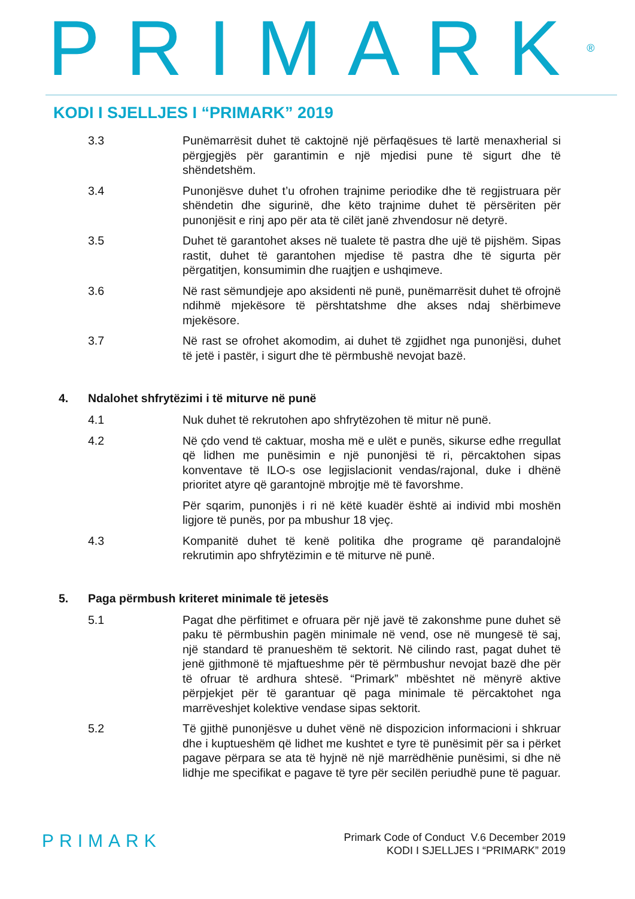PRIMARK<sup>®</sup>
KODI I SJELLJES I “PRIMARK” 2019
3.3 Punëmarrësit duhet të caktojnë një përfaqësues të lartë menaxherial si përgjegjës për garantimin e një mjedisi pune të sigurt dhe të shëndetshëm.
3.4 Punonjësve duhet t’u ofrohen trajnime periodike dhe të regjistruara për shëndetin dhe sigurinë, dhe këto trajnime duhet të përsëriten për punonjësit e rinj apo për ata të cilët janë zhvendosur në detyrë.
3.5 Duhet të garantohet akses në tualete të pastra dhe ujë të pijshëm. Sipas rastit, duhet të garantohen mjedise të pastra dhe të sigurta për përgatitjen, konsumimin dhe ruajtjen e ushqimeve.
3.6 Në rast sëmundjeje apo aksidenti në punë, punëmarrësit duhet të ofrojnë ndihmë mjekësore të përshtatshme dhe akses ndaj shërbimeve mjekësore.
3.7 Në rast se ofrohet akomodim, ai duhet të zgjidhet nga punonjësi, duhet të jetë i pastër, i sigurt dhe të përmbushë nevojat bazë.
4. Ndalohet shfrytëzimi i të miturve në punë
4.1 Nuk duhet të rekrutohen apo shfrytëzohen të mitur në punë.
4.2 Në çdo vend të caktuar, mosha më e ulët e punës, sikurse edhe rregullat që lidhen me punësimin e një punonjësi të ri, përcaktohen sipas konventave të ILO-s ose legjislacionit vendas/rajonal, duke i dhënë prioritet atyre që garantojnë mbrojtje më të favorshme.
Për sqarim, punonjës i ri në këtë kuadër është ai individ mbi moshën ligjore të punës, por pa mbushur 18 vjeç.
4.3 Kompanitë duhet të kenë politika dhe programe që parandalojnë rekrutimin apo shfrytëzimin e të miturve në punë.
5. Paga përmbush kriteret minimale të jetesës
5.1 Pagat dhe përfitimet e ofruara për një javë të zakonshme pune duhet së paku të përmbushin pagën minimale në vend, ose në mungesë të saj, një standard të pranueshëm të sektorit. Në cilindo rast, pagat duhet të jenë gjithmonë të mjaftueshme për të përmbushur nevojat bazë dhe për të ofruar të ardhura shtesë. “Primark” mbështet në mënyrë aktive përpjekjet për të garantuar që paga minimale të përcaktohet nga marrëveshjet kolektive vendase sipas sektorit.
5.2 Të gjithë punonjësve u duhet vënë në dispozicion informacioni i shkruar dhe i kuptueshëm që lidhet me kushtet e tyre të punësimit për sa i përket pagave përpara se ata të hyjnë në një marrëdhënie punësimi, si dhe në lidhje me specifikat e pagave të tyre për secilën periudhë pune të paguar.
PRIMARK
Primark Code of Conduct V.6 December 2019
KODI I SJELLJES I “PRIMARK” 2019